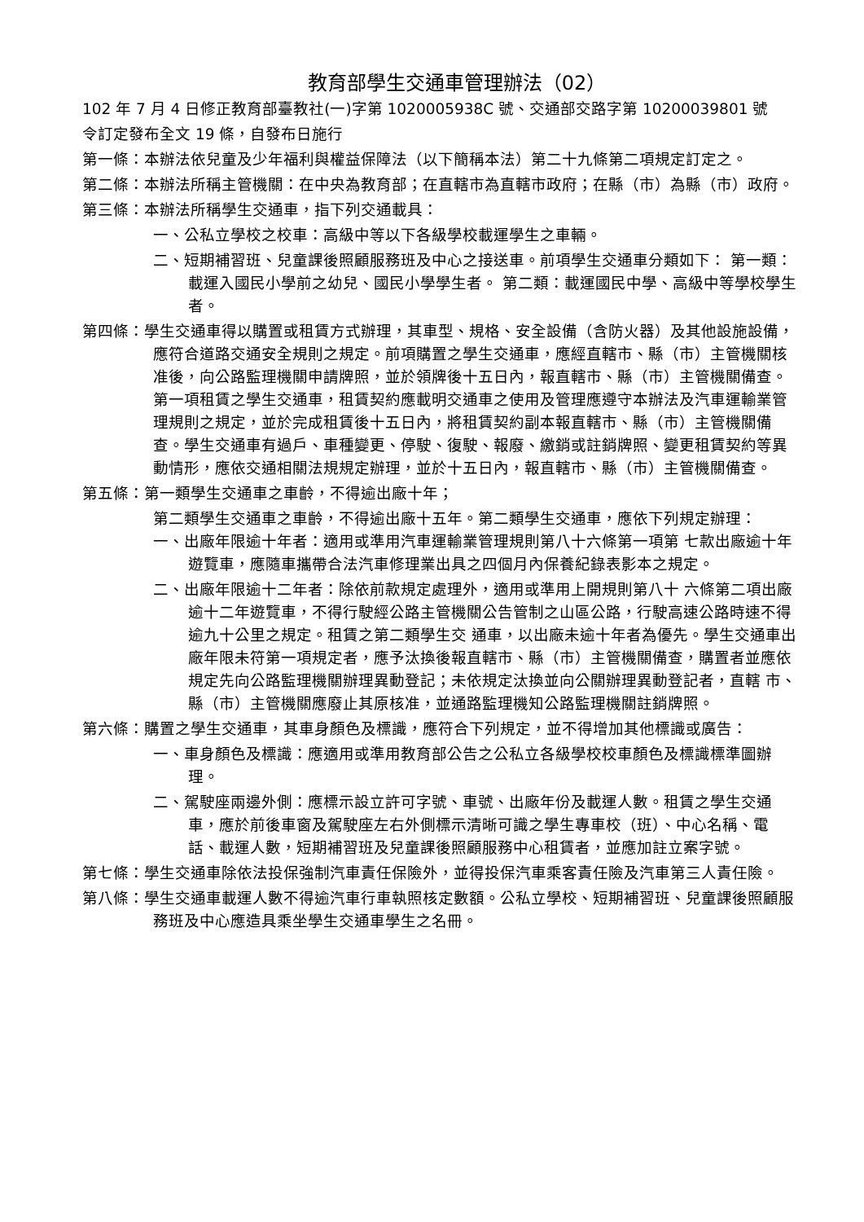教育部學生交通車管理辦法（02）
102 年 7 月 4 日修正教育部臺教社(一)字第 1020005938C 號、交通部交路字第 10200039801 號
令訂定發布全文 19 條，自發布日施行
第一條：本辦法依兒童及少年福利與權益保障法（以下簡稱本法）第二十九條第二項規定訂定之。
第二條：本辦法所稱主管機關：在中央為教育部；在直轄市為直轄市政府；在縣（市）為縣（市）政府。
第三條：本辦法所稱學生交通車，指下列交通載具：
一、公私立學校之校車：高級中等以下各級學校載運學生之車輛。
二、短期補習班、兒童課後照顧服務班及中心之接送車。前項學生交通車分類如下： 第一類：載運入國民小學前之幼兒、國民小學學生者。 第二類：載運國民中學、高級中等學校學生者。
第四條：學生交通車得以購置或租賃方式辦理，其車型、規格、安全設備（含防火器）及其他設施設備，應符合道路交通安全規則之規定。前項購置之學生交通車，應經直轄市、縣（市）主管機關核准後，向公路監理機關申請牌照，並於領牌後十五日內，報直轄市、縣（市）主管機關備查。第一項租賃之學生交通車，租賃契約應載明交通車之使用及管理應遵守本辦法及汽車運輸業管理規則之規定，並於完成租賃後十五日內，將租賃契約副本報直轄市、縣（市）主管機關備查。學生交通車有過戶、車種變更、停駛、復駛、報廢、繳銷或註銷牌照、變更租賃契約等異動情形，應依交通相關法規規定辦理，並於十五日內，報直轄市、縣（市）主管機關備查。
第五條：第一類學生交通車之車齡，不得逾出廠十年；
第二類學生交通車之車齡，不得逾出廠十五年。第二類學生交通車，應依下列規定辦理：
一、出廠年限逾十年者：適用或準用汽車運輸業管理規則第八十六條第一項第 七款出廠逾十年遊覽車，應隨車攜帶合法汽車修理業出具之四個月內保養紀錄表影本之規定。
二、出廠年限逾十二年者：除依前款規定處理外，適用或準用上開規則第八十 六條第二項出廠逾十二年遊覽車，不得行駛經公路主管機關公告管制之山區公路，行駛高速公路時速不得逾九十公里之規定。租賃之第二類學生交 通車，以出廠未逾十年者為優先。學生交通車出廠年限未符第一項規定者，應予汰換後報直轄市、縣（市）主管機關備查，購置者並應依規定先向公路監理機關辦理異動登記；未依規定汰換並向公關辦理異動登記者，直轄 市、縣（市）主管機關應廢止其原核准，並通路監理機知公路監理機關註銷牌照。
第六條：購置之學生交通車，其車身顏色及標識，應符合下列規定，並不得增加其他標識或廣告：
一、車身顏色及標識：應適用或準用教育部公告之公私立各級學校校車顏色及標識標準圖辦理。
二、駕駛座兩邊外側：應標示設立許可字號、車號、出廠年份及載運人數。租賃之學生交通車，應於前後車窗及駕駛座左右外側標示清晰可識之學生專車校（班）、中心名稱、電話、載運人數，短期補習班及兒童課後照顧服務中心租賃者，並應加註立案字號。
第七條：學生交通車除依法投保強制汽車責任保險外，並得投保汽車乘客責任險及汽車第三人責任險。
第八條：學生交通車載運人數不得逾汽車行車執照核定數額。公私立學校、短期補習班、兒童課後照顧服務班及中心應造具乘坐學生交通車學生之名冊。